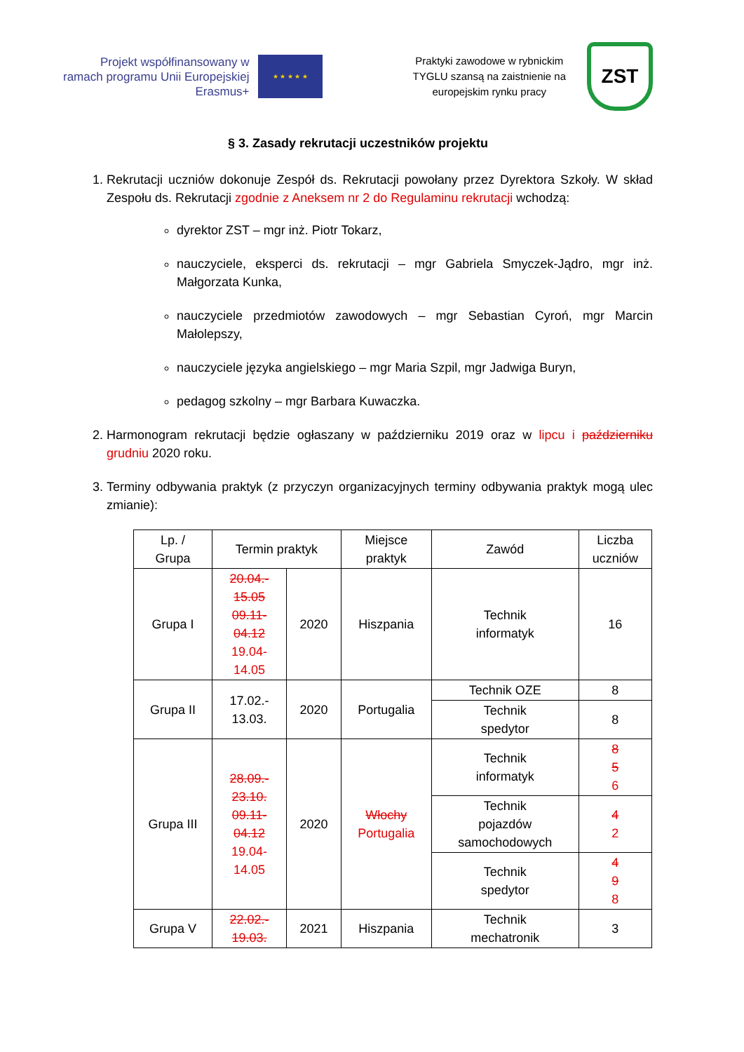Projekt współfinansowany w
ramach programu Unii Europejskiej
Erasmus+
★ ★ ★ ★ ★
Praktyki zawodowe w rybnickim
TYGLU szansą na zaistnienie na
europejskim rynku pracy
ZST
§ 3. Zasady rekrutacji uczestników projektu
1. Rekrutacji uczniów dokonuje Zespół ds. Rekrutacji powołany przez Dyrektora Szkoły. W skład Zespołu ds. Rekrutacji zgodnie z Aneksem nr 2 do Regulaminu rekrutacji wchodzą:
dyrektor ZST – mgr inż. Piotr Tokarz,
nauczyciele, eksperci ds. rekrutacji – mgr Gabriela Smyczek-Jądro, mgr inż. Małgorzata Kunka,
nauczyciele przedmiotów zawodowych – mgr Sebastian Cyroń, mgr Marcin Małolepszy,
nauczyciele języka angielskiego – mgr Maria Szpil, mgr Jadwiga Buryn,
pedagog szkolny – mgr Barbara Kuwaczka.
2. Harmonogram rekrutacji będzie ogłaszany w październiku 2019 oraz w lipcu i październiku grudniu 2020 roku.
3. Terminy odbywania praktyk (z przyczyn organizacyjnych terminy odbywania praktyk mogą ulec zmianie):
| Lp. / Grupa | Termin praktyk | | Miejsce praktyk | Zawód | Liczba uczniów |
| --- | --- | --- | --- | --- | --- |
| Grupa I | 20.04.- 15.05 09.11- 04.12 19.04- 14.05 | 2020 | Hiszpania | Technik informatyk | 16 |
| Grupa II | 17.02.- 13.03. | 2020 | Portugalia | Technik OZE | 8 |
| | | | | Technik spedytor | 8 |
| Grupa III | 28.09.- 23.10. 09.11- 04.12 19.04- 14.05 | 2020 | Włochy Portugalia | Technik informatyk | 8 5 6 |
| | | | | Technik pojazdów samochodowych | 4 2 |
| | | | | Technik spedytor | 4 9 8 |
| Grupa V | 22.02.- 19.03. | 2021 | Hiszpania | Technik mechatronik | 3 |